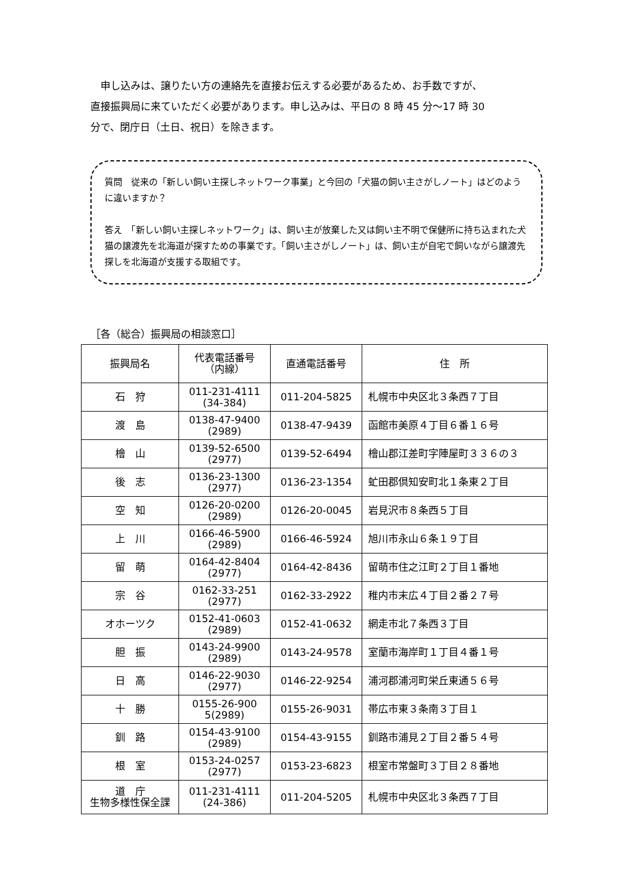申し込みは、譲りたい方の連絡先を直接お伝えする必要があるため、お手数ですが、
直接振興局に来ていただく必要があります。申し込みは、平日の 8 時 45 分～17 時 30
分で、閉庁日（土日、祝日）を除きます。
質問　従来の「新しい飼い主探しネットワーク事業」と今回の「犬猫の飼い主さがしノート」はどのように違いますか？
答え　「新しい飼い主探しネットワーク」は、飼い主が放棄した又は飼い主不明で保健所に持ち込まれた犬猫の譲渡先を北海道が探すための事業です。「飼い主さがしノート」は、飼い主が自宅で飼いながら譲渡先探しを北海道が支援する取組です。
［各（総合）振興局の相談窓口］
| 振興局名 | 代表電話番号 （内線） | 直通電話番号 | 住 所 |
| --- | --- | --- | --- |
| 石 狩 | 011-231-4111 (34-384) | 011-204-5825 | 札幌市中央区北３条西７丁目 |
| 渡 島 | 0138-47-9400 (2989) | 0138-47-9439 | 函館市美原４丁目６番１６号 |
| 檜 山 | 0139-52-6500 (2977) | 0139-52-6494 | 檜山郡江差町字陣屋町３３６の３ |
| 後 志 | 0136-23-1300 (2977) | 0136-23-1354 | 虻田郡倶知安町北１条東２丁目 |
| 空 知 | 0126-20-0200 (2989) | 0126-20-0045 | 岩見沢市８条西５丁目 |
| 上 川 | 0166-46-5900 (2989) | 0166-46-5924 | 旭川市永山６条１９丁目 |
| 留 萌 | 0164-42-8404 (2977) | 0164-42-8436 | 留萌市住之江町２丁目１番地 |
| 宗 谷 | 0162-33-251 (2977) | 0162-33-2922 | 稚内市末広４丁目２番２７号 |
| オホーツク | 0152-41-0603 (2989) | 0152-41-0632 | 網走市北７条西３丁目 |
| 胆 振 | 0143-24-9900 (2989) | 0143-24-9578 | 室蘭市海岸町１丁目４番１号 |
| 日 高 | 0146-22-9030 (2977) | 0146-22-9254 | 浦河郡浦河町栄丘東通５６号 |
| 十 勝 | 0155-26-900 5(2989) | 0155-26-9031 | 帯広市東３条南３丁目１ |
| 釧 路 | 0154-43-9100 (2989) | 0154-43-9155 | 釧路市浦見２丁目２番５４号 |
| 根 室 | 0153-24-0257 (2977) | 0153-23-6823 | 根室市常盤町３丁目２８番地 |
| 道 庁 生物多様性保全課 | 011-231-4111 (24-386) | 011-204-5205 | 札幌市中央区北３条西７丁目 |